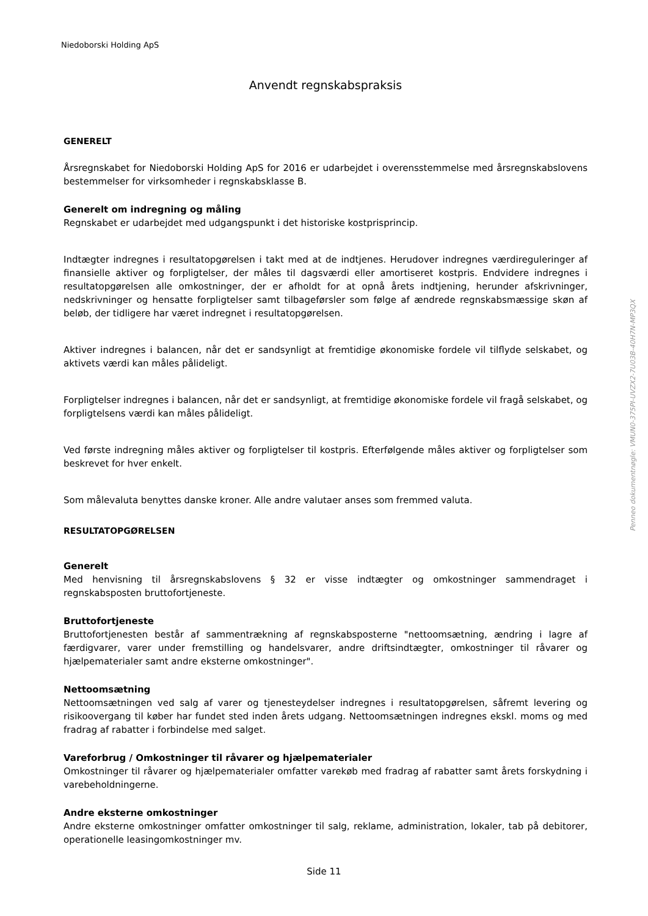Niedoborski Holding ApS
Anvendt regnskabspraksis
GENERELT
Årsregnskabet for Niedoborski Holding ApS for 2016 er udarbejdet i overensstemmelse med årsregnskabslovens bestemmelser for virksomheder i regnskabsklasse B.
Generelt om indregning og måling
Regnskabet er udarbejdet med udgangspunkt i det historiske kostprisprincip.
Indtægter indregnes i resultatopgørelsen i takt med at de indtjenes. Herudover indregnes værdireguleringer af finansielle aktiver og forpligtelser, der måles til dagsværdi eller amortiseret kostpris. Endvidere indregnes i resultatopgørelsen alle omkostninger, der er afholdt for at opnå årets indtjening, herunder afskrivninger, nedskrivninger og hensatte forpligtelser samt tilbageførsler som følge af ændrede regnskabsmæssige skøn af beløb, der tidligere har været indregnet i resultatopgørelsen.
Aktiver indregnes i balancen, når det er sandsynligt at fremtidige økonomiske fordele vil tilflyde selskabet, og aktivets værdi kan måles pålideligt.
Forpligtelser indregnes i balancen, når det er sandsynligt, at fremtidige økonomiske fordele vil fragå selskabet, og forpligtelsens værdi kan måles pålideligt.
Ved første indregning måles aktiver og forpligtelser til kostpris. Efterfølgende måles aktiver og forpligtelser som beskrevet for hver enkelt.
Som målevaluta benyttes danske kroner. Alle andre valutaer anses som fremmed valuta.
RESULTATOPGØRELSEN
Generelt
Med henvisning til årsregnskabslovens § 32 er visse indtægter og omkostninger sammendraget i regnskabsposten bruttofortjeneste.
Bruttofortjeneste
Bruttofortjenesten består af sammentrækning af regnskabsposterne "nettoomsætning, ændring i lagre af færdigvarer, varer under fremstilling og handelsvarer, andre driftsindtægter, omkostninger til råvarer og hjælpematerialer samt andre eksterne omkostninger".
Nettoomsætning
Nettoomsætningen ved salg af varer og tjenesteydelser indregnes i resultatopgørelsen, såfremt levering og risikoovergang til køber har fundet sted inden årets udgang. Nettoomsætningen indregnes ekskl. moms og med fradrag af rabatter i forbindelse med salget.
Vareforbrug / Omkostninger til råvarer og hjælpematerialer
Omkostninger til råvarer og hjælpematerialer omfatter varekøb med fradrag af rabatter samt årets forskydning i varebeholdningerne.
Andre eksterne omkostninger
Andre eksterne omkostninger omfatter omkostninger til salg, reklame, administration, lokaler, tab på debitorer, operationelle leasingomkostninger mv.
Penneo dokumentnøgle: VMUN0-375PI-UVZX2-7U03B-40H7N-MP3QX
Side 11